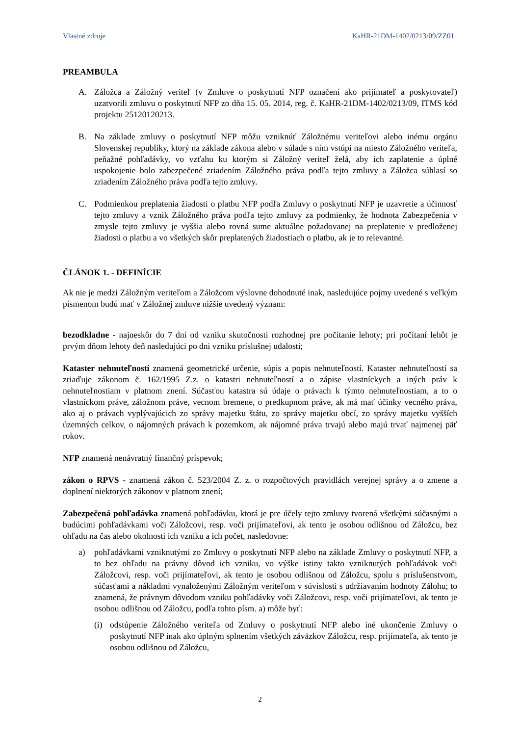Vlastné zdroje KaHR-21DM-1402/0213/09/ZZ01
PREAMBULA
A. Záložca a Záložný veriteľ (v Zmluve o poskytnutí NFP označení ako prijímateľ a poskytovateľ) uzatvorili zmluvu o poskytnutí NFP zo dňa 15. 05. 2014, reg. č. KaHR-21DM-1402/0213/09, ITMS kód projektu 25120120213.
B. Na základe zmluvy o poskytnutí NFP môžu vzniknúť Záložnému veriteľovi alebo inému orgánu Slovenskej republiky, ktorý na základe zákona alebo v súlade s ním vstúpi na miesto Záložného veriteľa, peňažné pohľadávky, vo vzťahu ku ktorým si Záložný veriteľ želá, aby ich zaplatenie a úplné uspokojenie bolo zabezpečené zriadením Záložného práva podľa tejto zmluvy a Záložca súhlasí so zriadením Záložného práva podľa tejto zmluvy.
C. Podmienkou preplatenia žiadosti o platbu NFP podľa Zmluvy o poskytnutí NFP je uzavretie a účinnosť tejto zmluvy a vznik Záložného práva podľa tejto zmluvy za podmienky, že hodnota Zabezpečenia v zmysle tejto zmluvy je vyššia alebo rovná sume aktuálne požadovanej na preplatenie v predloženej žiadosti o platbu a vo všetkých skôr preplatených žiadostiach o platbu, ak je to relevantné.
ČLÁNOK 1. - DEFINÍCIE
Ak nie je medzi Záložným veriteľom a Záložcom výslovne dohodnuté inak, nasledujúce pojmy uvedené s veľkým písmenom budú mať v Záložnej zmluve nižšie uvedený význam:
bezodkladne - najneskôr do 7 dní od vzniku skutočnosti rozhodnej pre počítanie lehoty; pri počítaní lehôt je prvým dňom lehoty deň nasledujúci po dni vzniku príslušnej udalosti;
Kataster nehnuteľností znamená geometrické určenie, súpis a popis nehnuteľností. Kataster nehnuteľností sa zriaďuje zákonom č. 162/1995 Z.z. o katastri nehnuteľností a o zápise vlastníckych a iných práv k nehnuteľnostiam v platnom znení. Súčasťou katastra sú údaje o právach k týmto nehnuteľnostiam, a to o vlastníckom práve, záložnom práve, vecnom bremene, o predkupnom práve, ak má mať účinky vecného práva, ako aj o právach vyplývajúcich zo správy majetku štátu, zo správy majetku obcí, zo správy majetku vyšších územných celkov, o nájomných právach k pozemkom, ak nájomné práva trvajú alebo majú trvať najmenej päť rokov.
NFP znamená nenávratný finančný príspevok;
zákon o RPVS - znamená zákon č. 523/2004 Z. z. o rozpočtových pravidlách verejnej správy a o zmene a doplnení niektorých zákonov v platnom znení;
Zabezpečená pohľadávka znamená pohľadávku, ktorá je pre účely tejto zmluvy tvorená všetkými súčasnými a budúcimi pohľadávkami voči Záložcovi, resp. voči prijímateľovi, ak tento je osobou odlišnou od Záložcu, bez ohľadu na čas alebo okolnosti ich vzniku a ich počet, nasledovne:
a) pohľadávkami vzniknutými zo Zmluvy o poskytnutí NFP alebo na základe Zmluvy o poskytnutí NFP, a to bez ohľadu na právny dôvod ich vzniku, vo výške istiny takto vzniknutých pohľadávok voči Záložcovi, resp. voči prijímateľovi, ak tento je osobou odlišnou od Záložcu, spolu s príslušenstvom, súčasťami a nákladmi vynaloženými Záložným veriteľom v súvislosti s udržiavaním hodnoty Zálohu; to znamená, že právnym dôvodom vzniku pohľadávky voči Záložcovi, resp. voči prijímateľovi, ak tento je osobou odlišnou od Záložcu, podľa tohto písm. a) môže byť:
(i) odstúpenie Záložného veriteľa od Zmluvy o poskytnutí NFP alebo iné ukončenie Zmluvy o poskytnutí NFP inak ako úplným splnením všetkých záväzkov Záložcu, resp. prijímateľa, ak tento je osobou odlišnou od Záložcu,
2